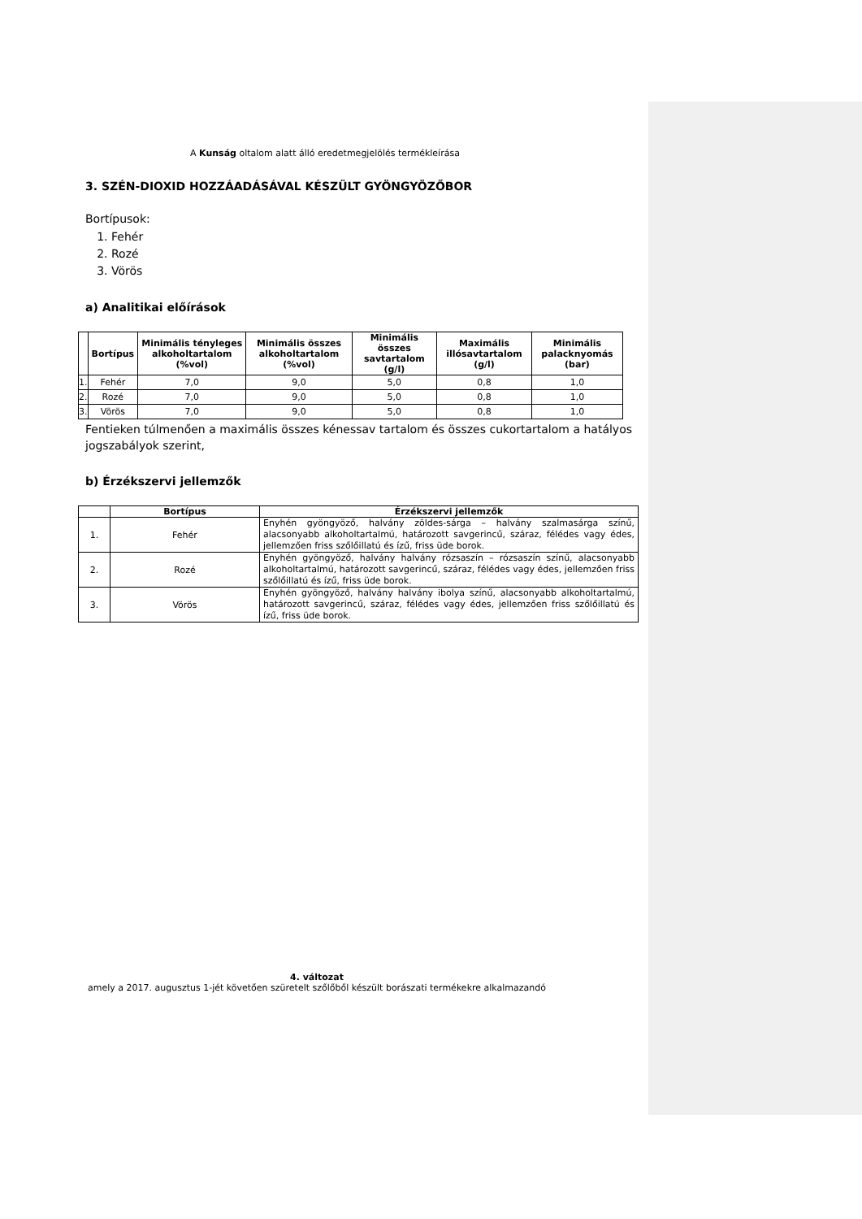A Kunság oltalom alatt álló eredetmegjelölés termékleírása
3. SZÉN-DIOXID HOZZÁADÁSÁVAL KÉSZÜLT GYÖNGYÖZŐBOR
Bortípusok:
1. Fehér
2. Rozé
3. Vörös
a) Analitikai előírások
| | Bortípus | Minimális tényleges alkoholtartalom (%vol) | Minimális összes alkoholtartalom (%vol) | Minimális összes savtartalom (g/l) | Maximális illósavtartalom (g/l) | Minimális palacknyomás (bar) |
| --- | --- | --- | --- | --- | --- | --- |
| 1. | Fehér | 7,0 | 9,0 | 5,0 | 0,8 | 1,0 |
| 2. | Rozé | 7,0 | 9,0 | 5,0 | 0,8 | 1,0 |
| 3. | Vörös | 7,0 | 9,0 | 5,0 | 0,8 | 1,0 |
Fentieken túlmenően a maximális összes kénessav tartalom és összes cukortartalom a hatályos jogszabályok szerint,
b) Érzékszervi jellemzők
| | Bortípus | Érzékszervi jellemzők |
| --- | --- | --- |
| 1. | Fehér | Enyhén gyöngyöző, halvány zöldes-sárga – halvány szalmasárga színű, alacsonyabb alkoholtartalmú, határozott savgerincű, száraz, félédes vagy édes, jellemzően friss szőlőillatú és ízű, friss üde borok. |
| 2. | Rozé | Enyhén gyöngyöző, halvány halvány rózsaszín – rózsaszín színű, alacsonyabb alkoholtartalmú, határozott savgerincű, száraz, félédes vagy édes, jellemzően friss szőlőillatú és ízű, friss üde borok. |
| 3. | Vörös | Enyhén gyöngyöző, halvány halvány ibolya színű, alacsonyabb alkoholtartalmú, határozott savgerincű, száraz, félédes vagy édes, jellemzően friss szőlőillatú és ízű, friss üde borok. |
4. változat
amely a 2017. augusztus 1-jét követően szüretelt szőlőből készült borászati termékekre alkalmazandó